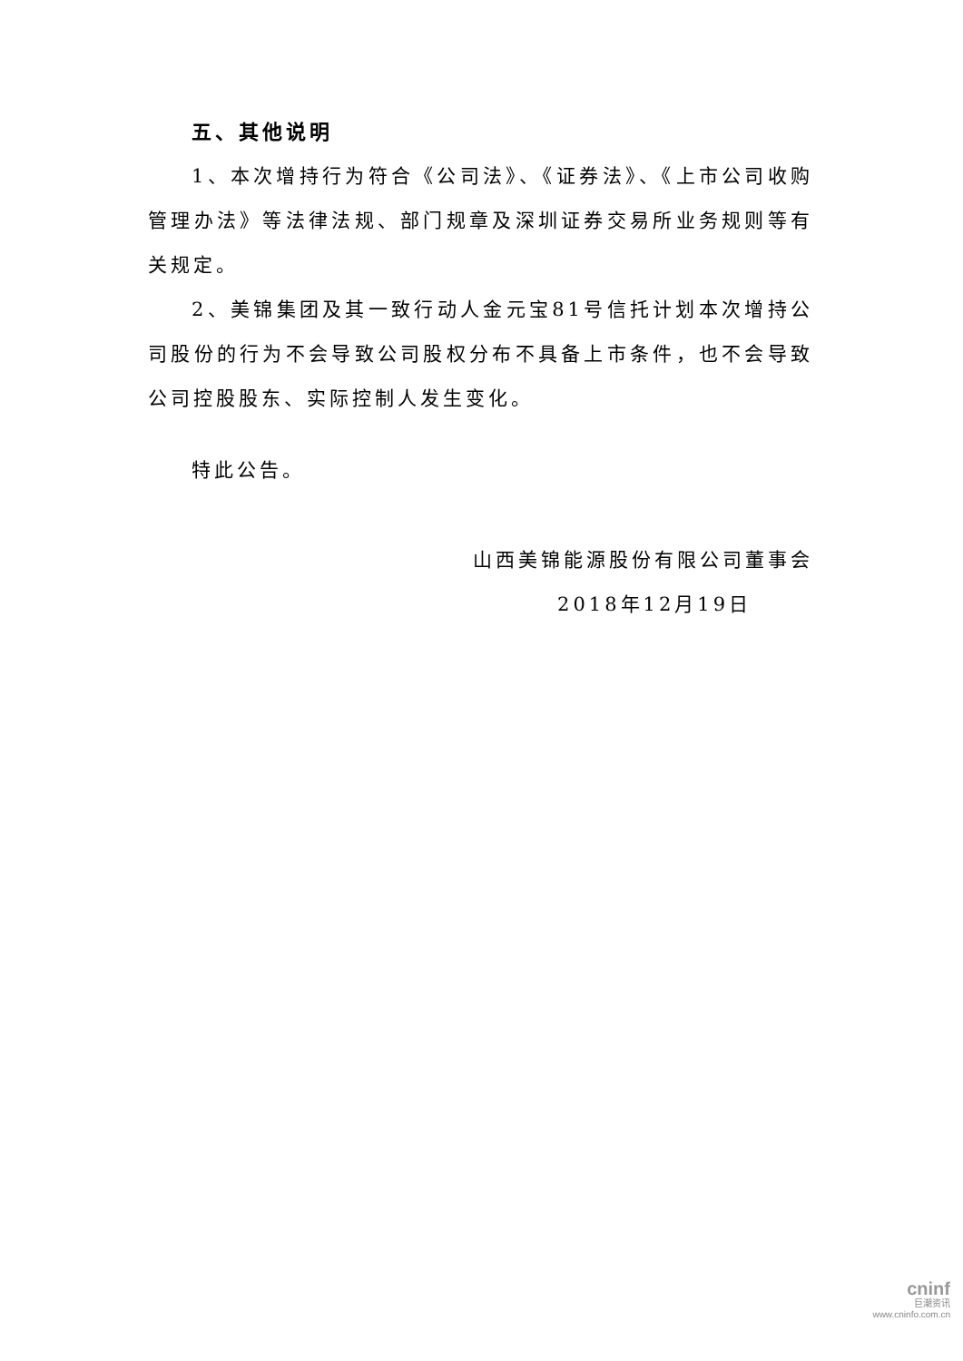五、其他说明
1、本次增持行为符合《公司法》、《证券法》、《上市公司收购管理办法》等法律法规、部门规章及深圳证券交易所业务规则等有关规定。
2、美锦集团及其一致行动人金元宝81号信托计划本次增持公司股份的行为不会导致公司股权分布不具备上市条件，也不会导致公司控股股东、实际控制人发生变化。
特此公告。
山西美锦能源股份有限公司董事会
2018年12月19日
cninf
巨潮资讯
www.cninfo.com.cn